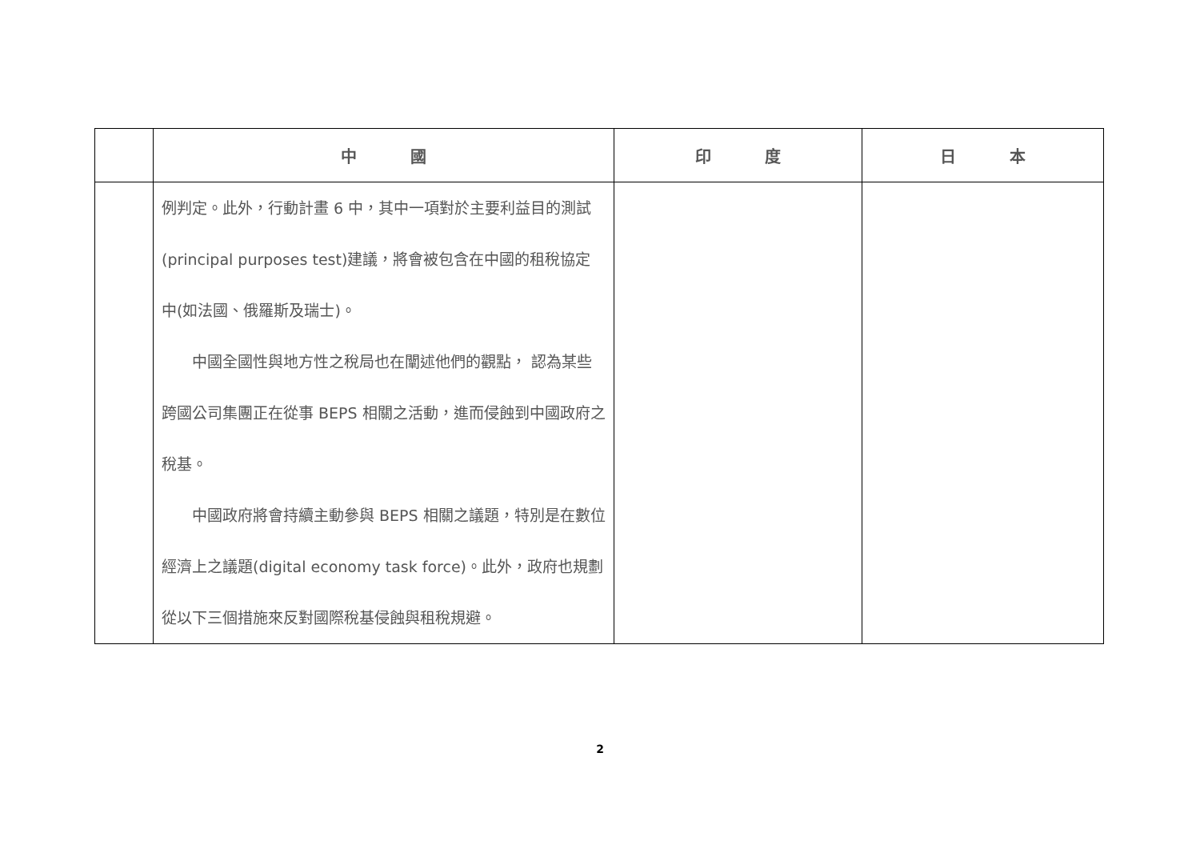| | 中 國 | 印 度 | 日 本 |
| --- | --- | --- | --- |
| | 例判定。此外，行動計畫 6 中，其中一項對於主要利益目的測試(principal purposes test)建議，將會被包含在中國的租稅協定中(如法國、俄羅斯及瑞士)。 中國全國性與地方性之稅局也在闡述他們的觀點， 認為某些跨國公司集團正在從事 BEPS 相關之活動，進而侵蝕到中國政府之稅基。 中國政府將會持續主動參與 BEPS 相關之議題，特別是在數位經濟上之議題(digital economy task force)。此外，政府也規劃從以下三個措施來反對國際稅基侵蝕與租稅規避。 | | |
2